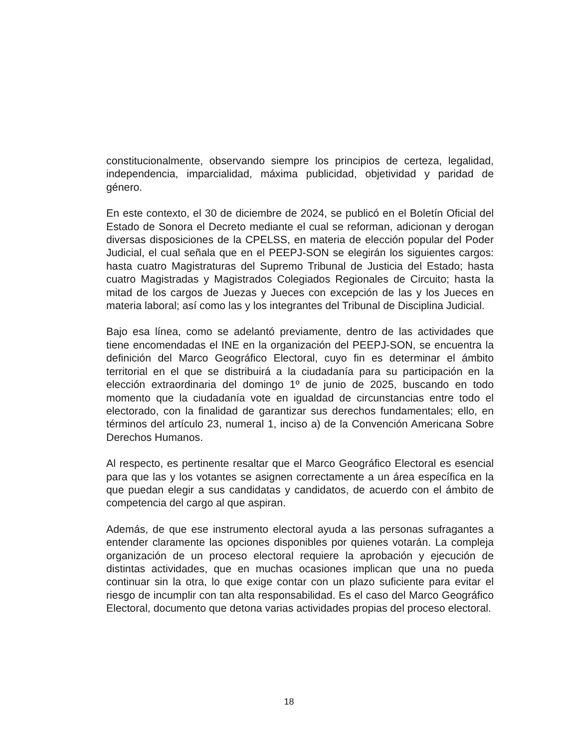constitucionalmente, observando siempre los principios de certeza, legalidad, independencia, imparcialidad, máxima publicidad, objetividad y paridad de género.
En este contexto, el 30 de diciembre de 2024, se publicó en el Boletín Oficial del Estado de Sonora el Decreto mediante el cual se reforman, adicionan y derogan diversas disposiciones de la CPELSS, en materia de elección popular del Poder Judicial, el cual señala que en el PEEPJ-SON se elegirán los siguientes cargos: hasta cuatro Magistraturas del Supremo Tribunal de Justicia del Estado; hasta cuatro Magistradas y Magistrados Colegiados Regionales de Circuito; hasta la mitad de los cargos de Juezas y Jueces con excepción de las y los Jueces en materia laboral; así como las y los integrantes del Tribunal de Disciplina Judicial.
Bajo esa línea, como se adelantó previamente, dentro de las actividades que tiene encomendadas el INE en la organización del PEEPJ-SON, se encuentra la definición del Marco Geográfico Electoral, cuyo fin es determinar el ámbito territorial en el que se distribuirá a la ciudadanía para su participación en la elección extraordinaria del domingo 1º de junio de 2025, buscando en todo momento que la ciudadanía vote en igualdad de circunstancias entre todo el electorado, con la finalidad de garantizar sus derechos fundamentales; ello, en términos del artículo 23, numeral 1, inciso a) de la Convención Americana Sobre Derechos Humanos.
Al respecto, es pertinente resaltar que el Marco Geográfico Electoral es esencial para que las y los votantes se asignen correctamente a un área específica en la que puedan elegir a sus candidatas y candidatos, de acuerdo con el ámbito de competencia del cargo al que aspiran.
Además, de que ese instrumento electoral ayuda a las personas sufragantes a entender claramente las opciones disponibles por quienes votarán. La compleja organización de un proceso electoral requiere la aprobación y ejecución de distintas actividades, que en muchas ocasiones implican que una no pueda continuar sin la otra, lo que exige contar con un plazo suficiente para evitar el riesgo de incumplir con tan alta responsabilidad. Es el caso del Marco Geográfico Electoral, documento que detona varias actividades propias del proceso electoral.
18